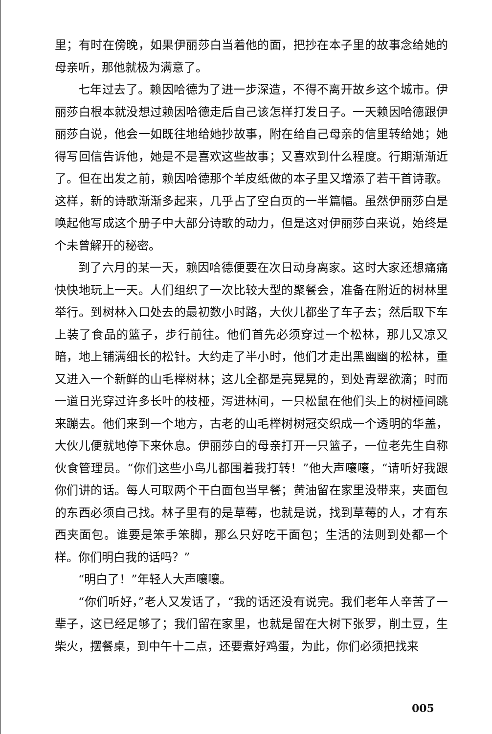里；有时在傍晚，如果伊丽莎白当着他的面，把抄在本子里的故事念给她的母亲听，那他就极为满意了。
七年过去了。赖因哈德为了进一步深造，不得不离开故乡这个城市。伊丽莎白根本就没想过赖因哈德走后自己该怎样打发日子。一天赖因哈德跟伊丽莎白说，他会一如既往地给她抄故事，附在给自己母亲的信里转给她；她得写回信告诉他，她是不是喜欢这些故事；又喜欢到什么程度。行期渐渐近了。但在出发之前，赖因哈德那个羊皮纸做的本子里又增添了若干首诗歌。这样，新的诗歌渐渐多起来，几乎占了空白页的一半篇幅。虽然伊丽莎白是唤起他写成这个册子中大部分诗歌的动力，但是这对伊丽莎白来说，始终是个未曾解开的秘密。
到了六月的某一天，赖因哈德便要在次日动身离家。这时大家还想痛痛快快地玩上一天。人们组织了一次比较大型的聚餐会，准备在附近的树林里举行。到树林入口处去的最初数小时路，大伙儿都坐了车子去；然后取下车上装了食品的篮子，步行前往。他们首先必须穿过一个松林，那儿又凉又暗，地上铺满细长的松针。大约走了半小时，他们才走出黑幽幽的松林，重又进入一个新鲜的山毛榉树林；这儿全都是亮晃晃的，到处青翠欲滴；时而一道日光穿过许多长叶的枝桠，泻进林间，一只松鼠在他们头上的树桠间跳来蹦去。他们来到一个地方，古老的山毛榉树树冠交织成一个透明的华盖，大伙儿便就地停下来休息。伊丽莎白的母亲打开一只篮子，一位老先生自称伙食管理员。“你们这些小鸟儿都围着我打转！”他大声嚷嚷，“请听好我跟你们讲的话。每人可取两个干白面包当早餐；黄油留在家里没带来，夹面包的东西必须自己找。林子里有的是草莓，也就是说，找到草莓的人，才有东西夹面包。谁要是笨手笨脚，那么只好吃干面包；生活的法则到处都一个样。你们明白我的话吗？”
“明白了！”年轻人大声嚷嚷。
“你们听好，”老人又发话了，“我的话还没有说完。我们老年人辛苦了一辈子，这已经足够了；我们留在家里，也就是留在大树下张罗，削土豆，生柴火，摆餐桌，到中午十二点，还要煮好鸡蛋，为此，你们必须把找来
005